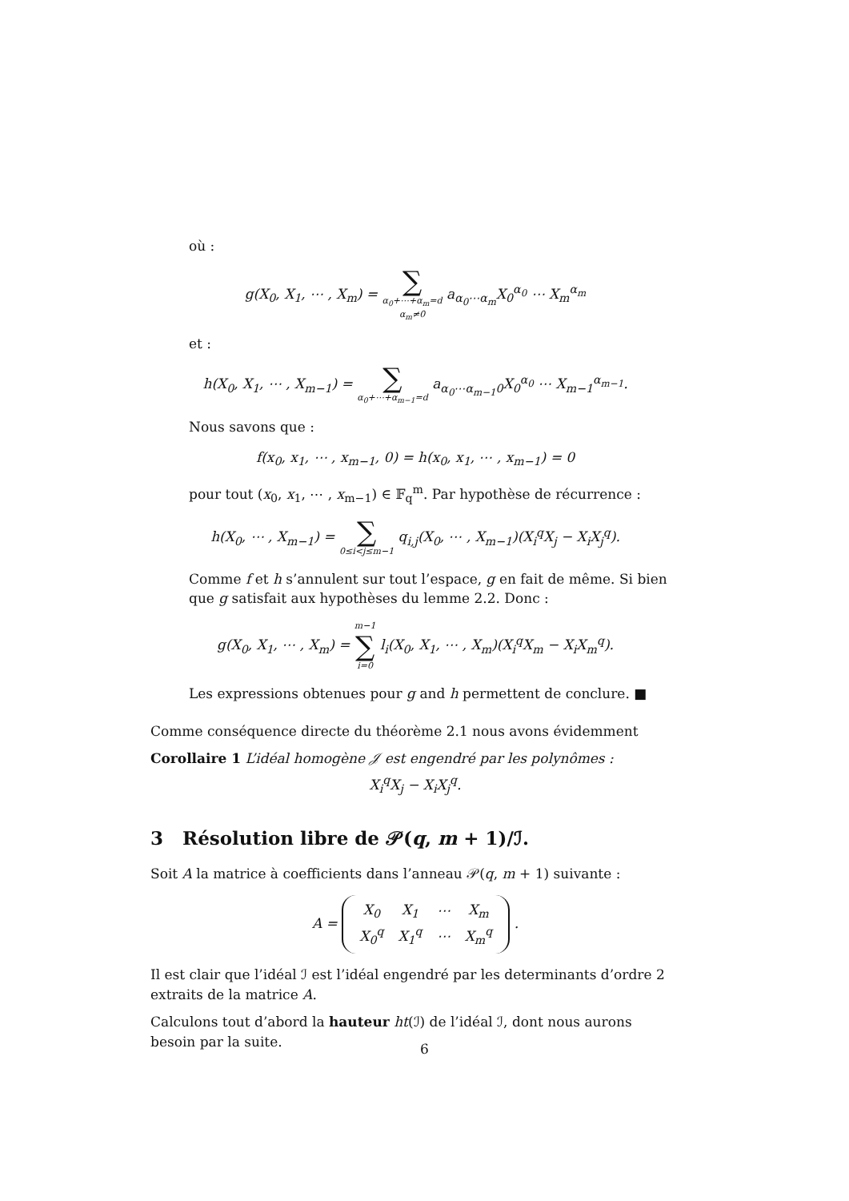où :
g(X<sub>0</sub>, X<sub>1</sub>, ⋯ , X<sub>m</sub>) = ∑ α<sub>0</sub>+⋯+α<sub>m</sub>=d α<sub>m</sub>≠0 a<sub>α<sub>0</sub>⋯α<sub>m</sub></sub>X<sub>0</sub><sup>α<sub>0</sub></sup> ⋯ X<sub>m</sub><sup>α<sub>m</sub></sup>
et :
h(X<sub>0</sub>, X<sub>1</sub>, ⋯ , X<sub>m−1</sub>) = ∑ α<sub>0</sub>+⋯+α<sub>m−1</sub>=d a<sub>α<sub>0</sub>⋯α<sub>m−1</sub>0</sub>X<sub>0</sub><sup>α<sub>0</sub></sup> ⋯ X<sub>m−1</sub><sup>α<sub>m−1</sub></sup>.
Nous savons que :
f(x<sub>0</sub>, x<sub>1</sub>, ⋯ , x<sub>m−1</sub>, 0) = h(x<sub>0</sub>, x<sub>1</sub>, ⋯ , x<sub>m−1</sub>) = 0
pour tout (x<sub>0</sub>, x<sub>1</sub>, ⋯ , x<sub>m−1</sub>) ∈ 𝔽<sub>q</sub><sup>m</sup>. Par hypothèse de récurrence :
h(X<sub>0</sub>, ⋯ , X<sub>m−1</sub>) = ∑ 0≤i<j≤m−1 q<sub>i,j</sub>(X<sub>0</sub>, ⋯ , X<sub>m−1</sub>)(X<sub>i</sub><sup>q</sup>X<sub>j</sub> − X<sub>i</sub>X<sub>j</sub><sup>q</sup>).
Comme f et h s’annulent sur tout l’espace, g en fait de même. Si bien que g satisfait aux hypothèses du lemme 2.2. Donc :
g(X<sub>0</sub>, X<sub>1</sub>, ⋯ , X<sub>m</sub>) = m−1 ∑ i=0 l<sub>i</sub>(X<sub>0</sub>, X<sub>1</sub>, ⋯ , X<sub>m</sub>)(X<sub>i</sub><sup>q</sup>X<sub>m</sub> − X<sub>i</sub>X<sub>m</sub><sup>q</sup>).
Les expressions obtenues pour g and h permettent de conclure. ■
Comme conséquence directe du théorème 2.1 nous avons évidemment
Corollaire 1 L’idéal homogène 𝒥 est engendré par les polynômes :
X<sub>i</sub><sup>q</sup>X<sub>j</sub> − X<sub>i</sub>X<sub>j</sub><sup>q</sup>.
3 Résolution libre de 𝒫(q, m + 1)/ℐ.
Soit A la matrice à coefficients dans l’anneau 𝒫(q, m + 1) suivante :
A =
| X<sub>0</sub> | X<sub>1</sub> | ⋯ | X<sub>m</sub> |
| X<sub>0</sub><sup>q</sup> | X<sub>1</sub><sup>q</sup> | ⋯ | X<sub>m</sub><sup>q</sup> |
.
Il est clair que l’idéal ℐ est l’idéal engendré par les determinants d’ordre 2 extraits de la matrice A.
Calculons tout d’abord la hauteur ht(ℐ) de l’idéal ℐ, dont nous aurons besoin par la suite.
6